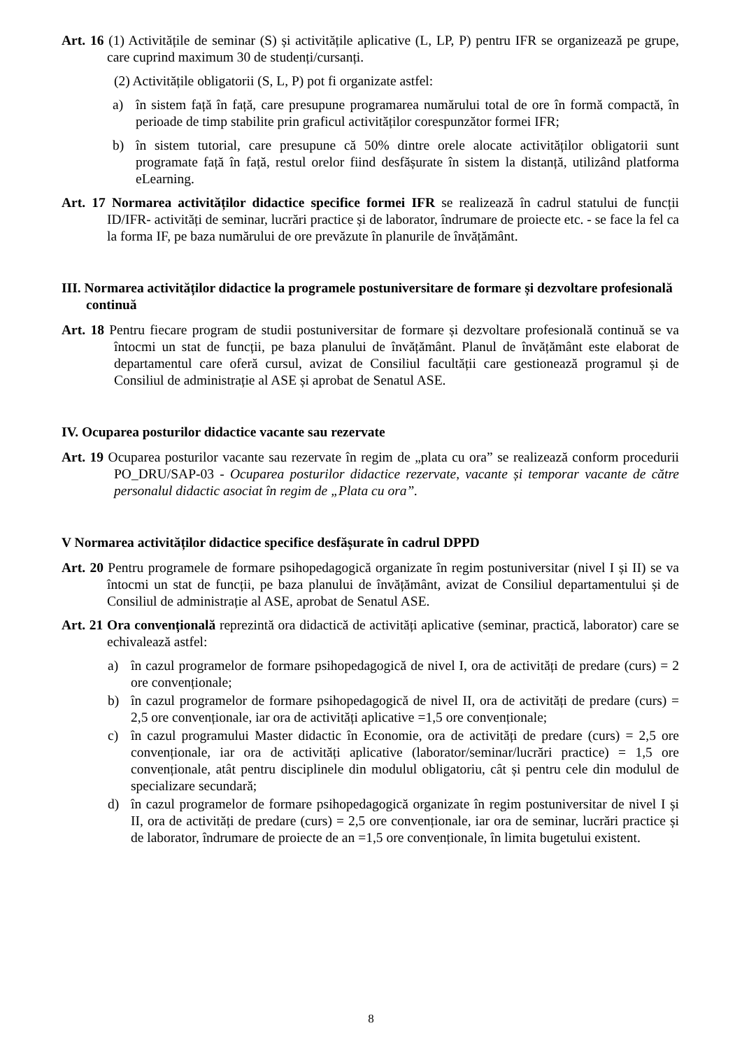Art. 16 (1) Activitățile de seminar (S) și activitățile aplicative (L, LP, P) pentru IFR se organizează pe grupe, care cuprind maximum 30 de studenți/cursanți.
(2) Activitățile obligatorii (S, L, P) pot fi organizate astfel:
a) în sistem față în față, care presupune programarea numărului total de ore în formă compactă, în perioade de timp stabilite prin graficul activităților corespunzător formei IFR;
b) în sistem tutorial, care presupune că 50% dintre orele alocate activităților obligatorii sunt programate față în față, restul orelor fiind desfășurate în sistem la distanță, utilizând platforma eLearning.
Art. 17 Normarea activităților didactice specifice formei IFR se realizează în cadrul statului de funcții ID/IFR- activități de seminar, lucrări practice și de laborator, îndrumare de proiecte etc. - se face la fel ca la forma IF, pe baza numărului de ore prevăzute în planurile de învățământ.
III. Normarea activităților didactice la programele postuniversitare de formare și dezvoltare profesională continuă
Art. 18 Pentru fiecare program de studii postuniversitar de formare și dezvoltare profesională continuă se va întocmi un stat de funcții, pe baza planului de învățământ. Planul de învățământ este elaborat de departamentul care oferă cursul, avizat de Consiliul facultății care gestionează programul și de Consiliul de administrație al ASE și aprobat de Senatul ASE.
IV. Ocuparea posturilor didactice vacante sau rezervate
Art. 19 Ocuparea posturilor vacante sau rezervate în regim de „plata cu ora” se realizează conform procedurii PO_DRU/SAP-03 - Ocuparea posturilor didactice rezervate, vacante și temporar vacante de către personalul didactic asociat în regim de „Plata cu ora”.
V Normarea activităților didactice specifice desfășurate în cadrul DPPD
Art. 20 Pentru programele de formare psihopedagogică organizate în regim postuniversitar (nivel I și II) se va întocmi un stat de funcții, pe baza planului de învățământ, avizat de Consiliul departamentului și de Consiliul de administrație al ASE, aprobat de Senatul ASE.
Art. 21 Ora convențională reprezintă ora didactică de activități aplicative (seminar, practică, laborator) care se echivalează astfel:
a) în cazul programelor de formare psihopedagogică de nivel I, ora de activități de predare (curs) = 2 ore convenționale;
b) în cazul programelor de formare psihopedagogică de nivel II, ora de activități de predare (curs) = 2,5 ore convenționale, iar ora de activități aplicative =1,5 ore convenționale;
c) în cazul programului Master didactic în Economie, ora de activități de predare (curs) = 2,5 ore convenționale, iar ora de activități aplicative (laborator/seminar/lucrări practice) = 1,5 ore convenționale, atât pentru disciplinele din modulul obligatoriu, cât și pentru cele din modulul de specializare secundară;
d) în cazul programelor de formare psihopedagogică organizate în regim postuniversitar de nivel I și II, ora de activități de predare (curs) = 2,5 ore convenționale, iar ora de seminar, lucrări practice și de laborator, îndrumare de proiecte de an =1,5 ore convenționale, în limita bugetului existent.
8